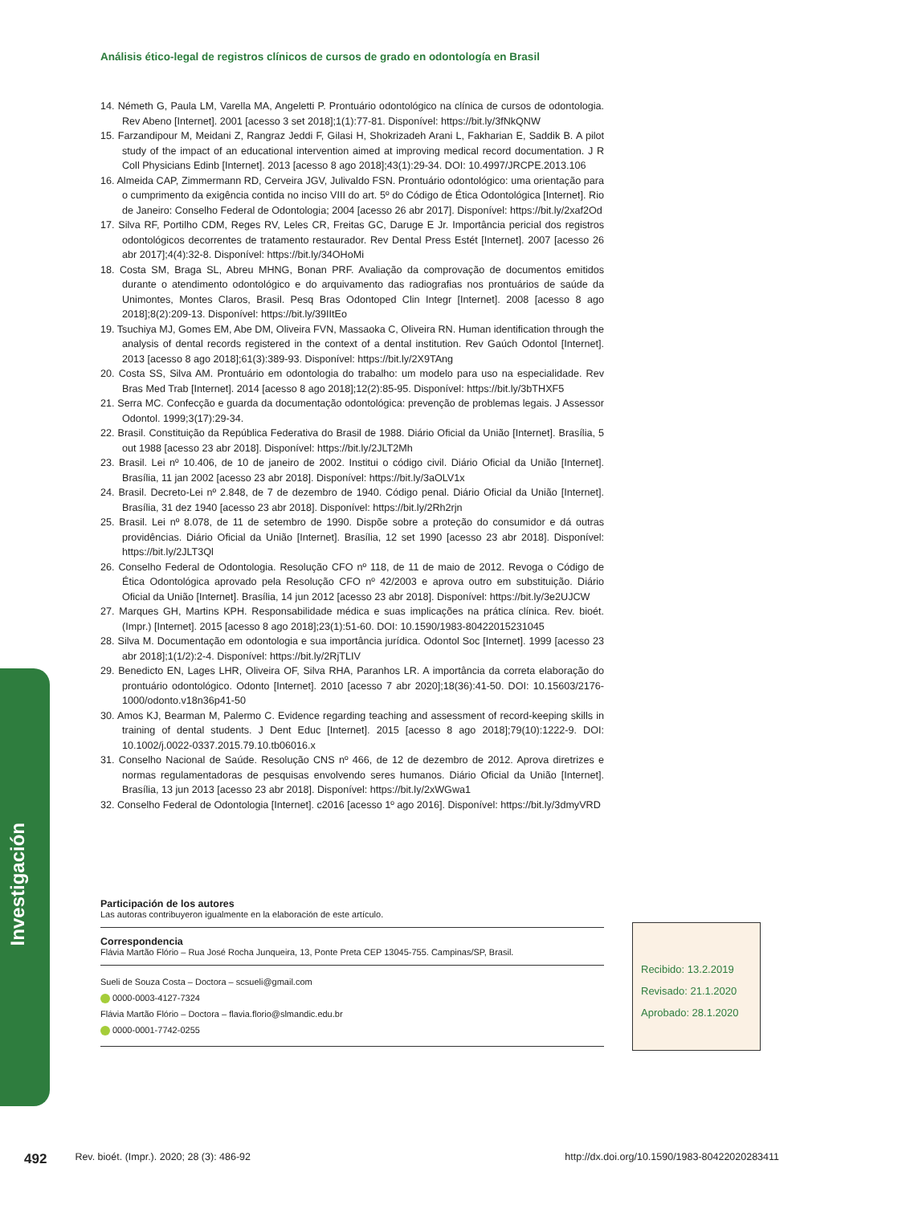Análisis ético-legal de registros clínicos de cursos de grado en odontología en Brasil
14. Németh G, Paula LM, Varella MA, Angeletti P. Prontuário odontológico na clínica de cursos de odontologia. Rev Abeno [Internet]. 2001 [acesso 3 set 2018];1(1):77-81. Disponível: https://bit.ly/3fNkQNW
15. Farzandipour M, Meidani Z, Rangraz Jeddi F, Gilasi H, Shokrizadeh Arani L, Fakharian E, Saddik B. A pilot study of the impact of an educational intervention aimed at improving medical record documentation. J R Coll Physicians Edinb [Internet]. 2013 [acesso 8 ago 2018];43(1):29-34. DOI: 10.4997/JRCPE.2013.106
16. Almeida CAP, Zimmermann RD, Cerveira JGV, Julivaldo FSN. Prontuário odontológico: uma orientação para o cumprimento da exigência contida no inciso VIII do art. 5º do Código de Ética Odontológica [Internet]. Rio de Janeiro: Conselho Federal de Odontologia; 2004 [acesso 26 abr 2017]. Disponível: https://bit.ly/2xaf2Od
17. Silva RF, Portilho CDM, Reges RV, Leles CR, Freitas GC, Daruge E Jr. Importância pericial dos registros odontológicos decorrentes de tratamento restaurador. Rev Dental Press Estét [Internet]. 2007 [acesso 26 abr 2017];4(4):32-8. Disponível: https://bit.ly/34OHoMi
18. Costa SM, Braga SL, Abreu MHNG, Bonan PRF. Avaliação da comprovação de documentos emitidos durante o atendimento odontológico e do arquivamento das radiografias nos prontuários de saúde da Unimontes, Montes Claros, Brasil. Pesq Bras Odontoped Clin Integr [Internet]. 2008 [acesso 8 ago 2018];8(2):209-13. Disponível: https://bit.ly/39IItEo
19. Tsuchiya MJ, Gomes EM, Abe DM, Oliveira FVN, Massaoka C, Oliveira RN. Human identification through the analysis of dental records registered in the context of a dental institution. Rev Gaúch Odontol [Internet]. 2013 [acesso 8 ago 2018];61(3):389-93. Disponível: https://bit.ly/2X9TAng
20. Costa SS, Silva AM. Prontuário em odontologia do trabalho: um modelo para uso na especialidade. Rev Bras Med Trab [Internet]. 2014 [acesso 8 ago 2018];12(2):85-95. Disponível: https://bit.ly/3bTHXF5
21. Serra MC. Confecção e guarda da documentação odontológica: prevenção de problemas legais. J Assessor Odontol. 1999;3(17):29-34.
22. Brasil. Constituição da República Federativa do Brasil de 1988. Diário Oficial da União [Internet]. Brasília, 5 out 1988 [acesso 23 abr 2018]. Disponível: https://bit.ly/2JLT2Mh
23. Brasil. Lei nº 10.406, de 10 de janeiro de 2002. Institui o código civil. Diário Oficial da União [Internet]. Brasília, 11 jan 2002 [acesso 23 abr 2018]. Disponível: https://bit.ly/3aOLV1x
24. Brasil. Decreto-Lei nº 2.848, de 7 de dezembro de 1940. Código penal. Diário Oficial da União [Internet]. Brasília, 31 dez 1940 [acesso 23 abr 2018]. Disponível: https://bit.ly/2Rh2rjn
25. Brasil. Lei nº 8.078, de 11 de setembro de 1990. Dispõe sobre a proteção do consumidor e dá outras providências. Diário Oficial da União [Internet]. Brasília, 12 set 1990 [acesso 23 abr 2018]. Disponível: https://bit.ly/2JLT3Ql
26. Conselho Federal de Odontologia. Resolução CFO nº 118, de 11 de maio de 2012. Revoga o Código de Ética Odontológica aprovado pela Resolução CFO nº 42/2003 e aprova outro em substituição. Diário Oficial da União [Internet]. Brasília, 14 jun 2012 [acesso 23 abr 2018]. Disponível: https://bit.ly/3e2UJCW
27. Marques GH, Martins KPH. Responsabilidade médica e suas implicações na prática clínica. Rev. bioét. (Impr.) [Internet]. 2015 [acesso 8 ago 2018];23(1):51-60. DOI: 10.1590/1983-80422015231045
28. Silva M. Documentação em odontologia e sua importância jurídica. Odontol Soc [Internet]. 1999 [acesso 23 abr 2018];1(1/2):2-4. Disponível: https://bit.ly/2RjTLIV
29. Benedicto EN, Lages LHR, Oliveira OF, Silva RHA, Paranhos LR. A importância da correta elaboração do prontuário odontológico. Odonto [Internet]. 2010 [acesso 7 abr 2020];18(36):41-50. DOI: 10.15603/2176-1000/odonto.v18n36p41-50
30. Amos KJ, Bearman M, Palermo C. Evidence regarding teaching and assessment of record-keeping skills in training of dental students. J Dent Educ [Internet]. 2015 [acesso 8 ago 2018];79(10):1222-9. DOI: 10.1002/j.0022-0337.2015.79.10.tb06016.x
31. Conselho Nacional de Saúde. Resolução CNS nº 466, de 12 de dezembro de 2012. Aprova diretrizes e normas regulamentadoras de pesquisas envolvendo seres humanos. Diário Oficial da União [Internet]. Brasília, 13 jun 2013 [acesso 23 abr 2018]. Disponível: https://bit.ly/2xWGwa1
32. Conselho Federal de Odontologia [Internet]. c2016 [acesso 1º ago 2016]. Disponível: https://bit.ly/3dmyVRD
Participación de los autores
Las autoras contribuyeron igualmente en la elaboración de este artículo.
Correspondencia
Flávia Martão Flório – Rua José Rocha Junqueira, 13, Ponte Preta CEP 13045-755. Campinas/SP, Brasil.
Sueli de Souza Costa – Doctora – scsueli@gmail.com
0000-0003-4127-7324
Flávia Martão Flório – Doctora – flavia.florio@slmandic.edu.br
0000-0001-7742-0255
Recibido: 13.2.2019
Revisado: 21.1.2020
Aprobado: 28.1.2020
Investigación
492 Rev. bioét. (Impr.). 2020; 28 (3): 486-92 http://dx.doi.org/10.1590/1983-80422020283411